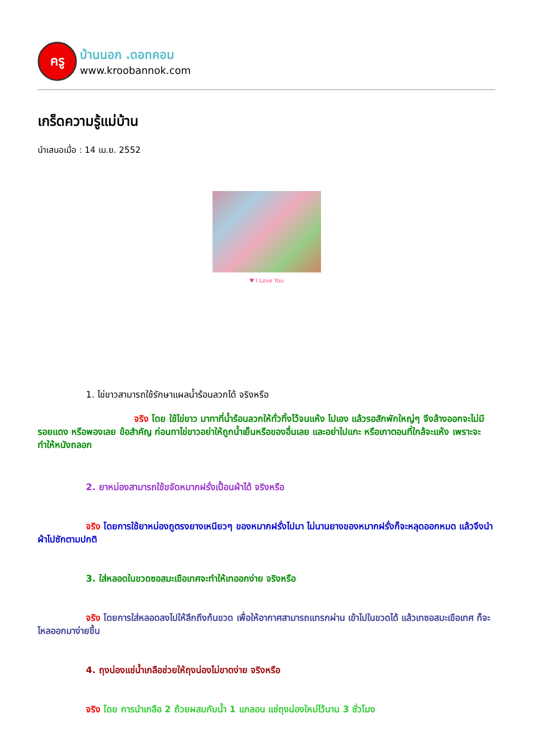ครู
บ้านนอก .ดอทคอม
www.kroobannok.com
เกร็ดความรู้แม่บ้าน
นำเสนอเมื่อ : 14 เม.ย. 2552
♥ I Love You
1. ไข่ขาวสามารถใช้รักษาแผลน้ำร้อนลวกได้ จริงหรือ
จริง โดย ใช้ไข่ขาว มาทาที่น้ำร้อนลวกให้ทั่วทิ้งไว้จนแห้ง ไปเอง แล้วรอสักพักใหญ่ๆ จึงล้างออกจะไม่มีรอยแดง หรือพองเลย ข้อสำคัญ ก่อนทาไข่ขาวอย่าให้ถูกน้ำเย็นหรือของอื่นเลย และอย่าไปแกะ หรือเกาตอนที่ใกล้จะแห้ง เพราะจะทำให้หนังถลอก
2. ยาหม่องสามารถใช้ขจัดหมากฝรั่งเปื้อนผ้าได้ จริงหรือ
จริง โดยการใช้ยาหม่องถูตรงยางเหนียวๆ ของหมากฝรั่งไปมา ไม่นานยางของหมากฝรั่งก็จะหลุดออกหมด แล้วจึงนำผ้าไปซักตามปกติ
3. ใส่หลอดในขวดซอสมะเขือเทศจะทำให้เทออกง่าย จริงหรือ
จริง โดยการใส่หลอดลงไปให้ลึกถึงก้นขวด เพื่อให้อากาศสามารถแทรกผ่าน เข้าไปในขวดได้ แล้วเทซอสมะเขือเทศ ก็จะไหลออกมาง่ายขึ้น
4. ถุงน่องแช่น้ำเกลือช่วยให้ถุงน่องไม่ขาดง่าย จริงหรือ
จริง โดย การนำเกลือ 2 ถ้วยผสมกับน้ำ 1 แกลอน แช่ถุงน่องใหม่ไว้นาน 3 ชั่วโมง